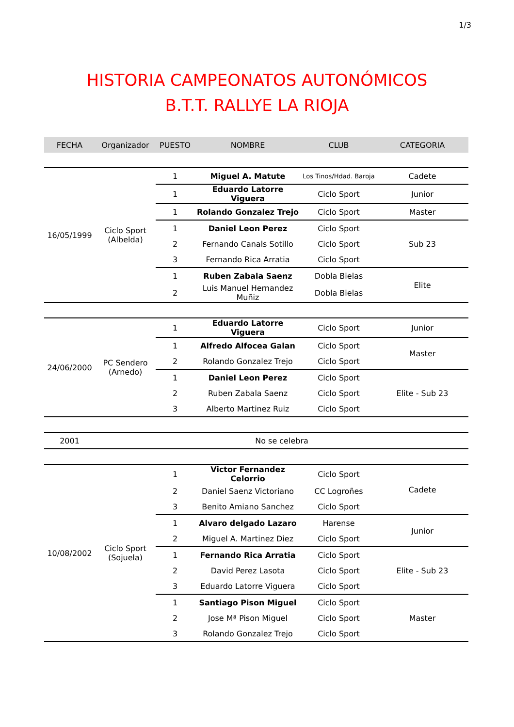1/3
HISTORIA CAMPEONATOS AUTONÓMICOS
B.T.T. RALLYE LA RIOJA
| FECHA | Organizador | PUESTO | NOMBRE | CLUB | CATEGORIA |
| --- | --- | --- | --- | --- | --- |
| 16/05/1999 | Ciclo Sport (Albelda) | 1 | Miguel A. Matute | Los Tinos/Hdad. Baroja | Cadete |
| | | 1 | Eduardo Latorre Viguera | Ciclo Sport | Junior |
| | | 1 | Rolando Gonzalez Trejo | Ciclo Sport | Master |
| | | 1 | Daniel Leon Perez | Ciclo Sport | Sub 23 |
| | | 2 | Fernando Canals Sotillo | Ciclo Sport | |
| | | 3 | Fernando Rica Arratia | Ciclo Sport | |
| | | 1 | Ruben Zabala Saenz | Dobla Bielas | Elite |
| | | 2 | Luis Manuel Hernandez Muñiz | Dobla Bielas | |
| 24/06/2000 | PC Sendero (Arnedo) | 1 | Eduardo Latorre Viguera | Ciclo Sport | Junior |
| | | 1 | Alfredo Alfocea Galan | Ciclo Sport | Master |
| | | 2 | Rolando Gonzalez Trejo | Ciclo Sport | |
| | | 1 | Daniel Leon Perez | Ciclo Sport | Elite - Sub 23 |
| | | 2 | Ruben Zabala Saenz | Ciclo Sport | |
| | | 3 | Alberto Martinez Ruiz | Ciclo Sport | |
| 2001 | No se celebra | | | | |
| 10/08/2002 | Ciclo Sport (Sojuela) | 1 | Victor Fernandez Celorrio | Ciclo Sport | Cadete |
| | | 2 | Daniel Saenz Victoriano | CC Logroñes | |
| | | 3 | Benito Amiano Sanchez | Ciclo Sport | |
| | | 1 | Alvaro delgado Lazaro | Harense | Junior |
| | | 2 | Miguel A. Martinez Diez | Ciclo Sport | |
| | | 1 | Fernando Rica Arratia | Ciclo Sport | Elite - Sub 23 |
| | | 2 | David Perez Lasota | Ciclo Sport | |
| | | 3 | Eduardo Latorre Viguera | Ciclo Sport | |
| | | 1 | Santiago Pison Miguel | Ciclo Sport | Master |
| | | 2 | Jose Mª Pison Miguel | Ciclo Sport | |
| | | 3 | Rolando Gonzalez Trejo | Ciclo Sport | |